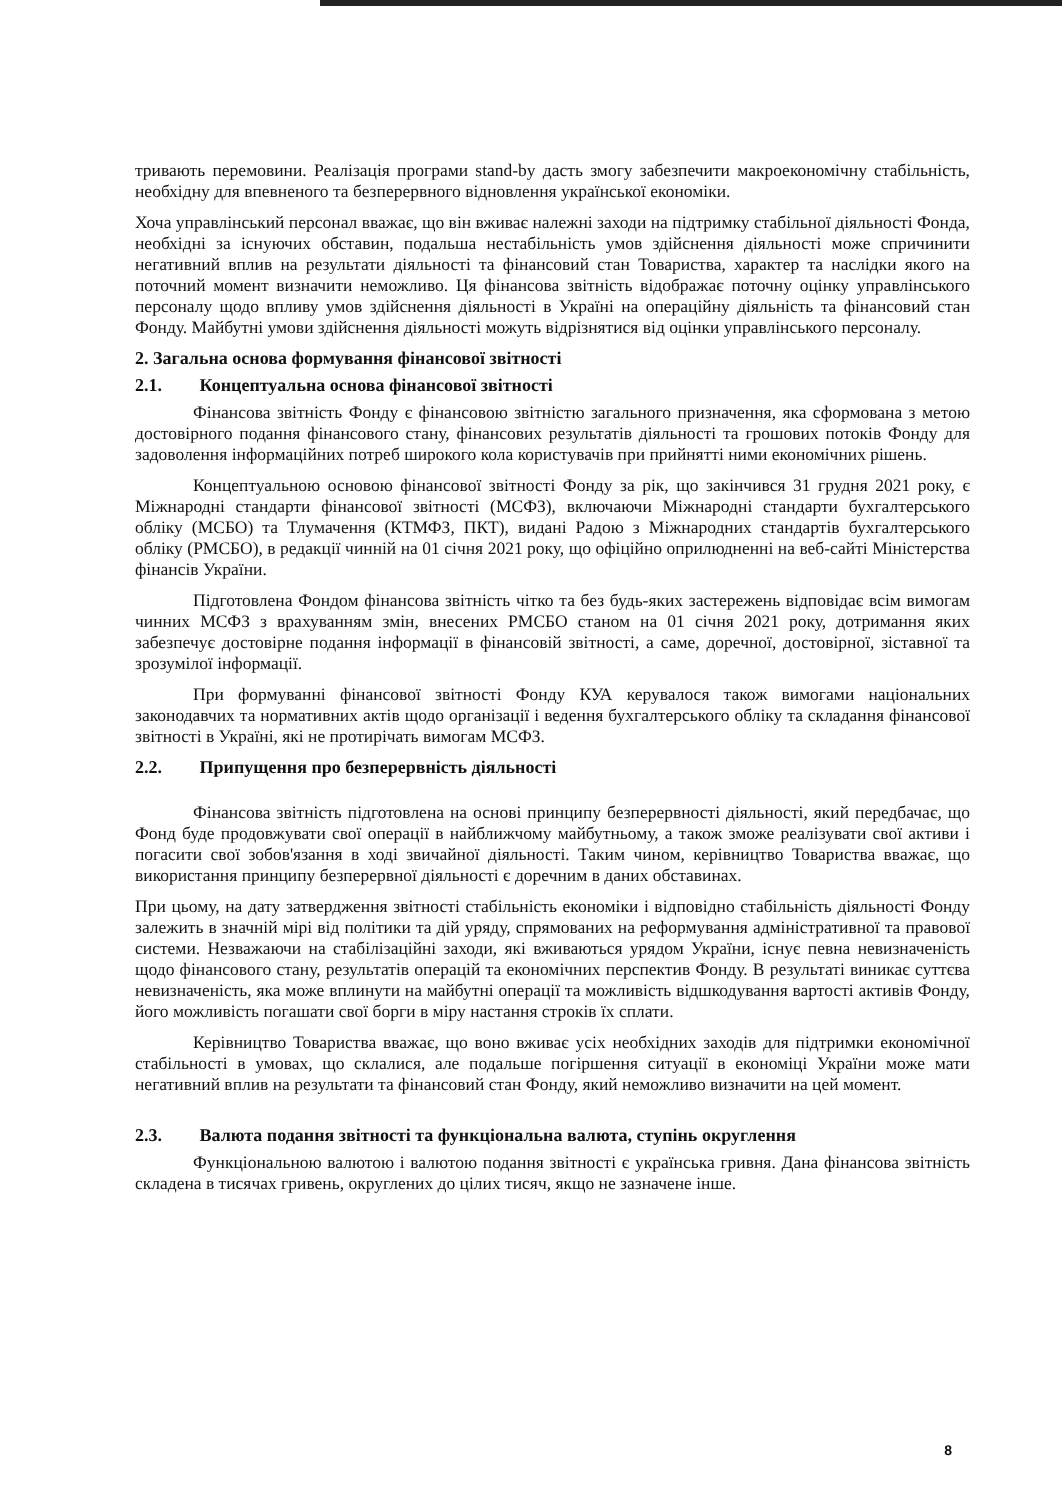тривають перемовини. Реалізація програми stand-by дасть змогу забезпечити макроекономічну стабільність, необхідну для впевненого та безперервного відновлення української економіки.
Хоча управлінський персонал вважає, що він вживає належні заходи на підтримку стабільної діяльності Фонда, необхідні за існуючих обставин, подальша нестабільність умов здійснення діяльності може спричинити негативний вплив на результати діяльності та фінансовий стан Товариства, характер та наслідки якого на поточний момент визначити неможливо. Ця фінансова звітність відображає поточну оцінку управлінського персоналу щодо впливу умов здійснення діяльності в Україні на операційну діяльність та фінансовий стан Фонду. Майбутні умови здійснення діяльності можуть відрізнятися від оцінки управлінського персоналу.
2. Загальна основа формування фінансової звітності
2.1. Концептуальна основа фінансової звітності
Фінансова звітність Фонду є фінансовою звітністю загального призначення, яка сформована з метою достовірного подання фінансового стану, фінансових результатів діяльності та грошових потоків Фонду для задоволення інформаційних потреб широкого кола користувачів при прийнятті ними економічних рішень.
Концептуальною основою фінансової звітності Фонду за рік, що закінчився 31 грудня 2021 року, є Міжнародні стандарти фінансової звітності (МСФЗ), включаючи Міжнародні стандарти бухгалтерського обліку (МСБО) та Тлумачення (КТМФЗ, ПКТ), видані Радою з Міжнародних стандартів бухгалтерського обліку (РМСБО), в редакції чинній на 01 січня 2021 року, що офіційно оприлюдненні на веб-сайті Міністерства фінансів України.
Підготовлена Фондом фінансова звітність чітко та без будь-яких застережень відповідає всім вимогам чинних МСФЗ з врахуванням змін, внесених РМСБО станом на 01 січня 2021 року, дотримання яких забезпечує достовірне подання інформації в фінансовій звітності, а саме, доречної, достовірної, зіставної та зрозумілої інформації.
При формуванні фінансової звітності Фонду КУА керувалося також вимогами національних законодавчих та нормативних актів щодо організації і ведення бухгалтерського обліку та складання фінансової звітності в Україні, які не протирічать вимогам МСФЗ.
2.2. Припущення про безперервність діяльності
Фінансова звітність підготовлена на основі принципу безперервності діяльності, який передбачає, що Фонд буде продовжувати свої операції в найближчому майбутньому, а також зможе реалізувати свої активи і погасити свої зобов'язання в ході звичайної діяльності. Таким чином, керівництво Товариства вважає, що використання принципу безперервної діяльності є доречним в даних обставинах.
При цьому, на дату затвердження звітності стабільність економіки і відповідно стабільність діяльності Фонду залежить в значній мірі від політики та дій уряду, спрямованих на реформування адміністративної та правової системи. Незважаючи на стабілізаційні заходи, які вживаються урядом України, існує певна невизначеність щодо фінансового стану, результатів операцій та економічних перспектив Фонду. В результаті виникає суттєва невизначеність, яка може вплинути на майбутні операції та можливість відшкодування вартості активів Фонду, його можливість погашати свої борги в міру настання строків їх сплати.
Керівництво Товариства вважає, що воно вживає усіх необхідних заходів для підтримки економічної стабільності в умовах, що склалися, але подальше погіршення ситуації в економіці України може мати негативний вплив на результати та фінансовий стан Фонду, який неможливо визначити на цей момент.
2.3. Валюта подання звітності та функціональна валюта, ступінь округлення
Функціональною валютою і валютою подання звітності є українська гривня. Дана фінансова звітність складена в тисячах гривень, округлених до цілих тисяч, якщо не зазначене інше.
8